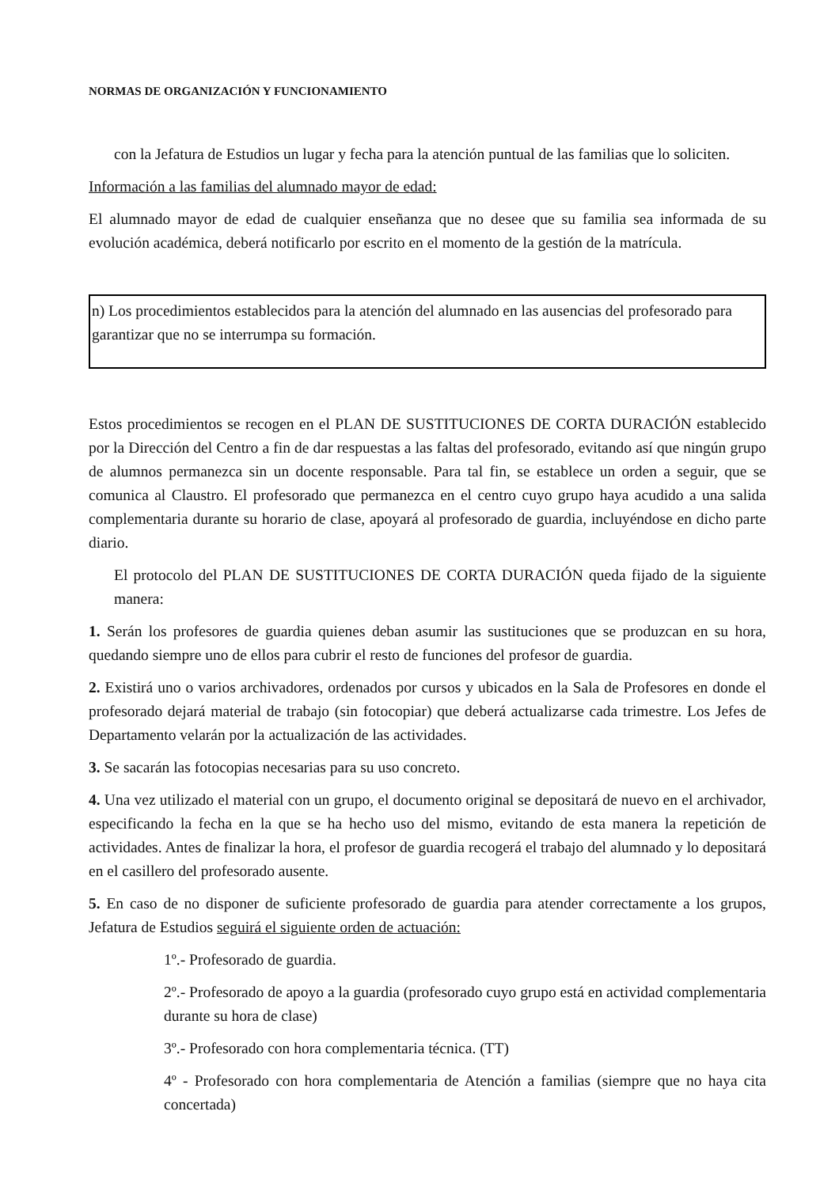NORMAS DE ORGANIZACIÓN Y FUNCIONAMIENTO
con la Jefatura de Estudios un lugar y fecha para la atención puntual de las familias que lo soliciten.
Información a las familias del alumnado mayor de edad:
El alumnado mayor de edad de cualquier enseñanza que no desee que su familia sea informada de su evolución académica, deberá notificarlo por escrito en el momento de la gestión de la matrícula.
n) Los procedimientos establecidos para la atención del alumnado en las ausencias del profesorado para garantizar que no se interrumpa su formación.
Estos procedimientos se recogen en el PLAN DE SUSTITUCIONES DE CORTA DURACIÓN establecido por la Dirección del Centro a fin de dar respuestas a las faltas del profesorado, evitando así que ningún grupo de alumnos permanezca sin un docente responsable. Para tal fin, se establece un orden a seguir, que se comunica al Claustro. El profesorado que permanezca en el centro cuyo grupo haya acudido a una salida complementaria durante su horario de clase, apoyará al profesorado de guardia, incluyéndose en dicho parte diario.
El protocolo del PLAN DE SUSTITUCIONES DE CORTA DURACIÓN queda fijado de la siguiente manera:
1. Serán los profesores de guardia quienes deban asumir las sustituciones que se produzcan en su hora, quedando siempre uno de ellos para cubrir el resto de funciones del profesor de guardia.
2. Existirá uno o varios archivadores, ordenados por cursos y ubicados en la Sala de Profesores en donde el profesorado dejará material de trabajo (sin fotocopiar) que deberá actualizarse cada trimestre. Los Jefes de Departamento velarán por la actualización de las actividades.
3. Se sacarán las fotocopias necesarias para su uso concreto.
4. Una vez utilizado el material con un grupo, el documento original se depositará de nuevo en el archivador, especificando la fecha en la que se ha hecho uso del mismo, evitando de esta manera la repetición de actividades. Antes de finalizar la hora, el profesor de guardia recogerá el trabajo del alumnado y lo depositará en el casillero del profesorado ausente.
5. En caso de no disponer de suficiente profesorado de guardia para atender correctamente a los grupos, Jefatura de Estudios seguirá el siguiente orden de actuación:
1º.- Profesorado de guardia.
2º.- Profesorado de apoyo a la guardia (profesorado cuyo grupo está en actividad complementaria durante su hora de clase)
3º.- Profesorado con hora complementaria técnica. (TT)
4º - Profesorado con hora complementaria de Atención a familias (siempre que no haya cita concertada)